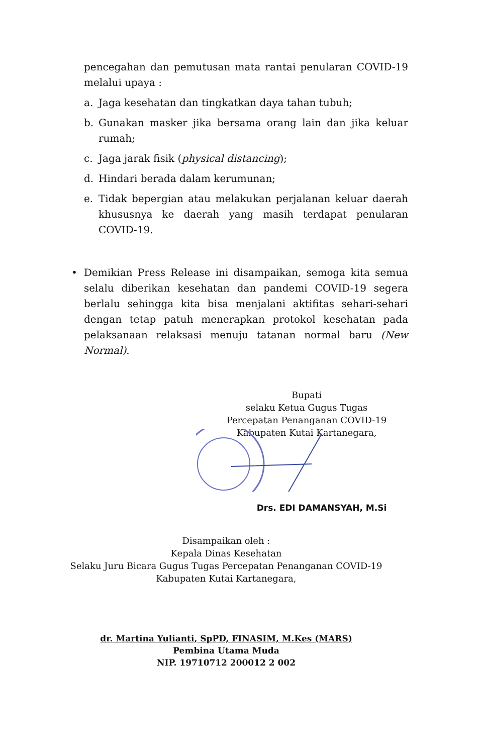pencegahan dan pemutusan mata rantai penularan COVID-19 melalui upaya :
a. Jaga kesehatan dan tingkatkan daya tahan tubuh;
b. Gunakan masker jika bersama orang lain dan jika keluar rumah;
c. Jaga jarak fisik (physical distancing);
d. Hindari berada dalam kerumunan;
e. Tidak bepergian atau melakukan perjalanan keluar daerah khususnya ke daerah yang masih terdapat penularan COVID-19.
• Demikian Press Release ini disampaikan, semoga kita semua selalu diberikan kesehatan dan pandemi COVID-19 segera berlalu sehingga kita bisa menjalani aktifitas sehari-sehari dengan tetap patuh menerapkan protokol kesehatan pada pelaksanaan relaksasi menuju tatanan normal baru (New Normal).
Bupati
selaku Ketua Gugus Tugas
Percepatan Penanganan COVID-19
Kabupaten Kutai Kartanegara,
Drs. EDI DAMANSYAH, M.Si
Disampaikan oleh :
Kepala Dinas Kesehatan
Selaku Juru Bicara Gugus Tugas Percepatan Penanganan COVID-19
Kabupaten Kutai Kartanegara,
dr. Martina Yulianti, SpPD, FINASIM, M.Kes (MARS)
Pembina Utama Muda
NIP. 19710712 200012 2 002